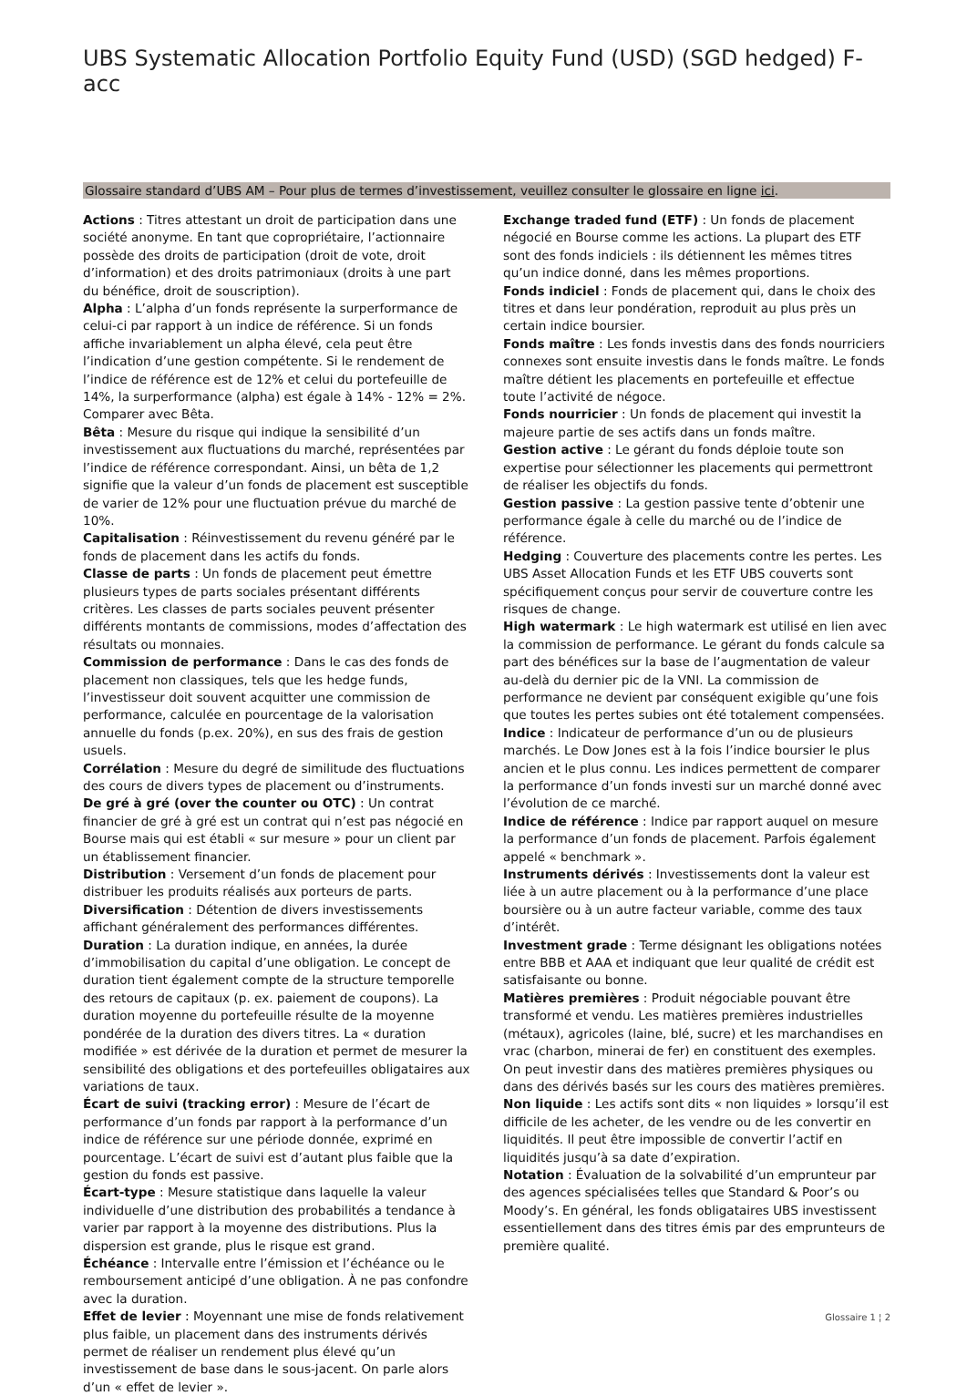UBS Systematic Allocation Portfolio Equity Fund (USD) (SGD hedged) F-acc
Glossaire standard d’UBS AM – Pour plus de termes d’investissement, veuillez consulter le glossaire en ligne ici.
Actions : Titres attestant un droit de participation dans une société anonyme. En tant que copropriétaire, l’actionnaire possède des droits de participation (droit de vote, droit d’information) et des droits patrimoniaux (droits à une part du bénéfice, droit de souscription).
Alpha : L’alpha d’un fonds représente la surperformance de celui-ci par rapport à un indice de référence. Si un fonds affiche invariablement un alpha élevé, cela peut être l’indication d’une gestion compétente. Si le rendement de l’indice de référence est de 12% et celui du portefeuille de 14%, la surperformance (alpha) est égale à 14% - 12% = 2%. Comparer avec Bêta.
Bêta : Mesure du risque qui indique la sensibilité d’un investissement aux fluctuations du marché, représentées par l’indice de référence correspondant. Ainsi, un bêta de 1,2 signifie que la valeur d’un fonds de placement est susceptible de varier de 12% pour une fluctuation prévue du marché de 10%.
Capitalisation : Réinvestissement du revenu généré par le fonds de placement dans les actifs du fonds.
Classe de parts : Un fonds de placement peut émettre plusieurs types de parts sociales présentant différents critères. Les classes de parts sociales peuvent présenter différents montants de commissions, modes d’affectation des résultats ou monnaies.
Commission de performance : Dans le cas des fonds de placement non classiques, tels que les hedge funds, l’investisseur doit souvent acquitter une commission de performance, calculée en pourcentage de la valorisation annuelle du fonds (p.ex. 20%), en sus des frais de gestion usuels.
Corrélation : Mesure du degré de similitude des fluctuations des cours de divers types de placement ou d’instruments.
De gré à gré (over the counter ou OTC) : Un contrat financier de gré à gré est un contrat qui n’est pas négocié en Bourse mais qui est établi « sur mesure » pour un client par un établissement financier.
Distribution : Versement d’un fonds de placement pour distribuer les produits réalisés aux porteurs de parts.
Diversification : Détention de divers investissements affichant généralement des performances différentes.
Duration : La duration indique, en années, la durée d’immobilisation du capital d’une obligation. Le concept de duration tient également compte de la structure temporelle des retours de capitaux (p. ex. paiement de coupons). La duration moyenne du portefeuille résulte de la moyenne pondérée de la duration des divers titres. La « duration modifiée » est dérivée de la duration et permet de mesurer la sensibilité des obligations et des portefeuilles obligataires aux variations de taux.
Écart de suivi (tracking error) : Mesure de l’écart de performance d’un fonds par rapport à la performance d’un indice de référence sur une période donnée, exprimé en pourcentage. L’écart de suivi est d’autant plus faible que la gestion du fonds est passive.
Écart-type : Mesure statistique dans laquelle la valeur individuelle d’une distribution des probabilités a tendance à varier par rapport à la moyenne des distributions. Plus la dispersion est grande, plus le risque est grand.
Échéance : Intervalle entre l’émission et l’échéance ou le remboursement anticipé d’une obligation. À ne pas confondre avec la duration.
Effet de levier : Moyennant une mise de fonds relativement plus faible, un placement dans des instruments dérivés permet de réaliser un rendement plus élevé qu’un investissement de base dans le sous-jacent. On parle alors d’un « effet de levier ».
Exchange traded fund (ETF) : Un fonds de placement négocié en Bourse comme les actions. La plupart des ETF sont des fonds indiciels : ils détiennent les mêmes titres qu’un indice donné, dans les mêmes proportions.
Fonds indiciel : Fonds de placement qui, dans le choix des titres et dans leur pondération, reproduit au plus près un certain indice boursier.
Fonds maître : Les fonds investis dans des fonds nourriciers connexes sont ensuite investis dans le fonds maître. Le fonds maître détient les placements en portefeuille et effectue toute l’activité de négoce.
Fonds nourricier : Un fonds de placement qui investit la majeure partie de ses actifs dans un fonds maître.
Gestion active : Le gérant du fonds déploie toute son expertise pour sélectionner les placements qui permettront de réaliser les objectifs du fonds.
Gestion passive : La gestion passive tente d’obtenir une performance égale à celle du marché ou de l’indice de référence.
Hedging : Couverture des placements contre les pertes. Les UBS Asset Allocation Funds et les ETF UBS couverts sont spécifiquement conçus pour servir de couverture contre les risques de change.
High watermark : Le high watermark est utilisé en lien avec la commission de performance. Le gérant du fonds calcule sa part des bénéfices sur la base de l’augmentation de valeur au-delà du dernier pic de la VNI. La commission de performance ne devient par conséquent exigible qu’une fois que toutes les pertes subies ont été totalement compensées.
Indice : Indicateur de performance d’un ou de plusieurs marchés. Le Dow Jones est à la fois l’indice boursier le plus ancien et le plus connu. Les indices permettent de comparer la performance d’un fonds investi sur un marché donné avec l’évolution de ce marché.
Indice de référence : Indice par rapport auquel on mesure la performance d’un fonds de placement. Parfois également appelé « benchmark ».
Instruments dérivés : Investissements dont la valeur est liée à un autre placement ou à la performance d’une place boursière ou à un autre facteur variable, comme des taux d’intérêt.
Investment grade : Terme désignant les obligations notées entre BBB et AAA et indiquant que leur qualité de crédit est satisfaisante ou bonne.
Matières premières : Produit négociable pouvant être transformé et vendu. Les matières premières industrielles (métaux), agricoles (laine, blé, sucre) et les marchandises en vrac (charbon, minerai de fer) en constituent des exemples. On peut investir dans des matières premières physiques ou dans des dérivés basés sur les cours des matières premières.
Non liquide : Les actifs sont dits « non liquides » lorsqu’il est difficile de les acheter, de les vendre ou de les convertir en liquidités. Il peut être impossible de convertir l’actif en liquidités jusqu’à sa date d’expiration.
Notation : Évaluation de la solvabilité d’un emprunteur par des agences spécialisées telles que Standard & Poor’s ou Moody’s. En général, les fonds obligataires UBS investissent essentiellement dans des titres émis par des emprunteurs de première qualité.
Glossaire 1 ¦ 2